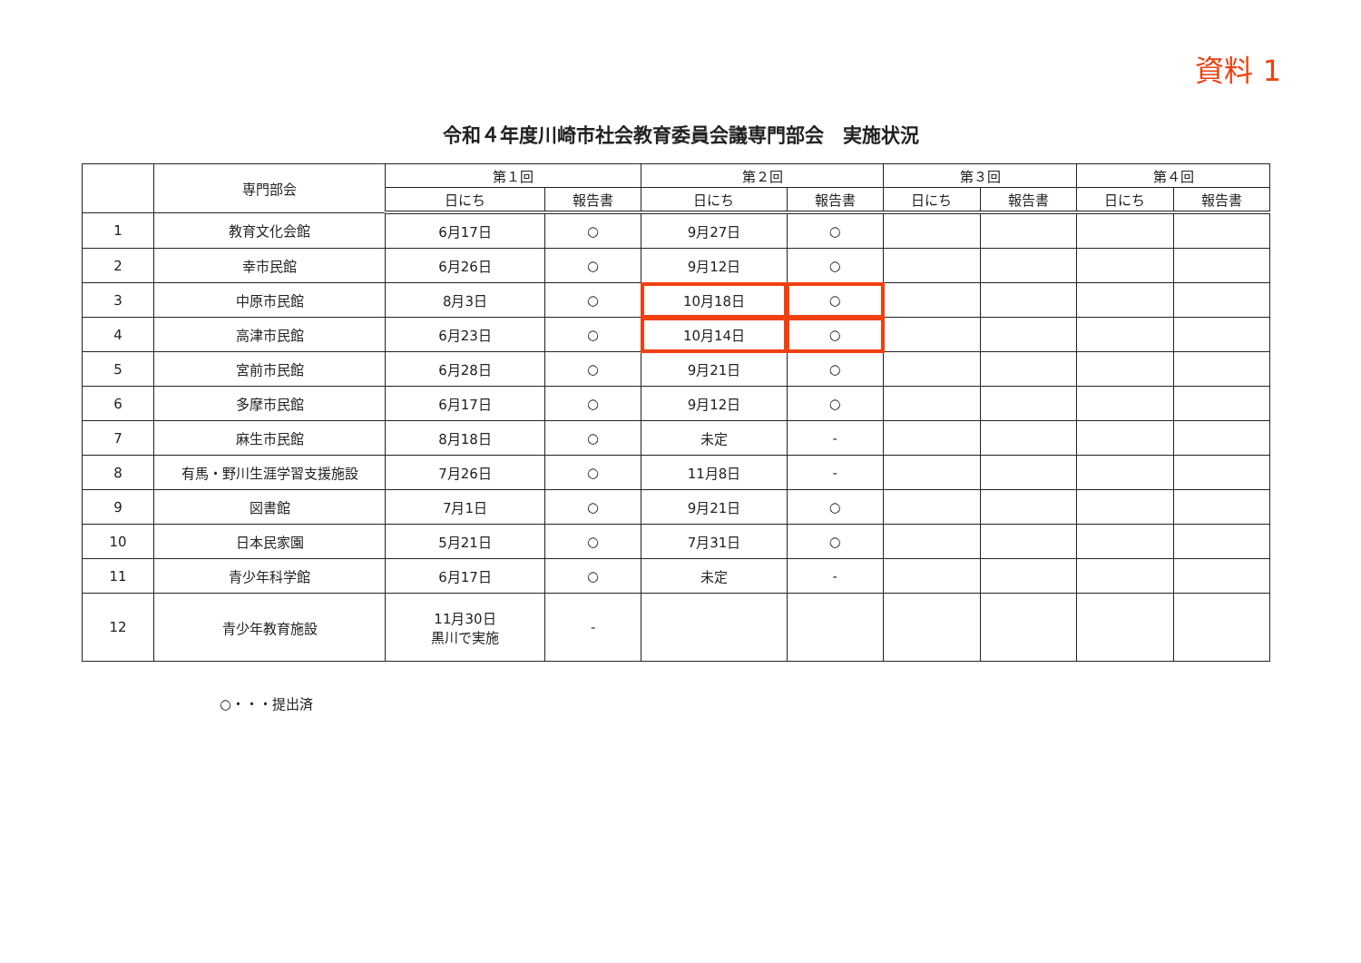資料 1
令和４年度川崎市社会教育委員会議専門部会　実施状況
| | 専門部会 | 第１回 | | 第２回 | | 第３回 | | 第４回 | |
| --- | --- | --- | --- | --- | --- | --- | --- | --- | --- |
| | | 日にち | 報告書 | 日にち | 報告書 | 日にち | 報告書 | 日にち | 報告書 |
| 1 | 教育文化会館 | 6月17日 | ○ | 9月27日 | ○ | | | | |
| 2 | 幸市民館 | 6月26日 | ○ | 9月12日 | ○ | | | | |
| 3 | 中原市民館 | 8月3日 | ○ | 10月18日 | ○ | | | | |
| 4 | 高津市民館 | 6月23日 | ○ | 10月14日 | ○ | | | | |
| 5 | 宮前市民館 | 6月28日 | ○ | 9月21日 | ○ | | | | |
| 6 | 多摩市民館 | 6月17日 | ○ | 9月12日 | ○ | | | | |
| 7 | 麻生市民館 | 8月18日 | ○ | 未定 | - | | | | |
| 8 | 有馬・野川生涯学習支援施設 | 7月26日 | ○ | 11月8日 | - | | | | |
| 9 | 図書館 | 7月1日 | ○ | 9月21日 | ○ | | | | |
| 10 | 日本民家園 | 5月21日 | ○ | 7月31日 | ○ | | | | |
| 11 | 青少年科学館 | 6月17日 | ○ | 未定 | - | | | | |
| 12 | 青少年教育施設 | 11月30日 黒川で実施 | - | | | | | | |
○・・・提出済